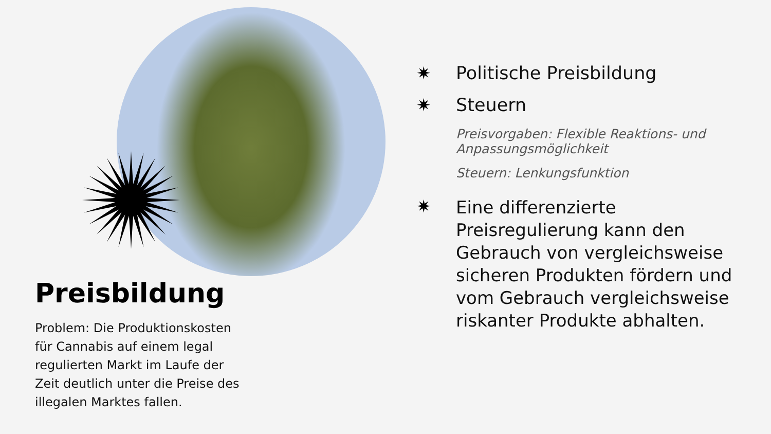Preisbildung
Problem: Die Produktionskosten für Cannabis auf einem legal regulierten Markt im Laufe der Zeit deutlich unter die Preise des illegalen Marktes fallen.
✷ Politische Preisbildung
✷ Steuern
Preisvorgaben: Flexible Reaktions- und Anpassungsmöglichkeit
Steuern: Lenkungsfunktion
✷
Eine differenzierte Preisregulierung kann den Gebrauch von vergleichsweise sicheren Produkten fördern und vom Gebrauch vergleichsweise riskanter Produkte abhalten.